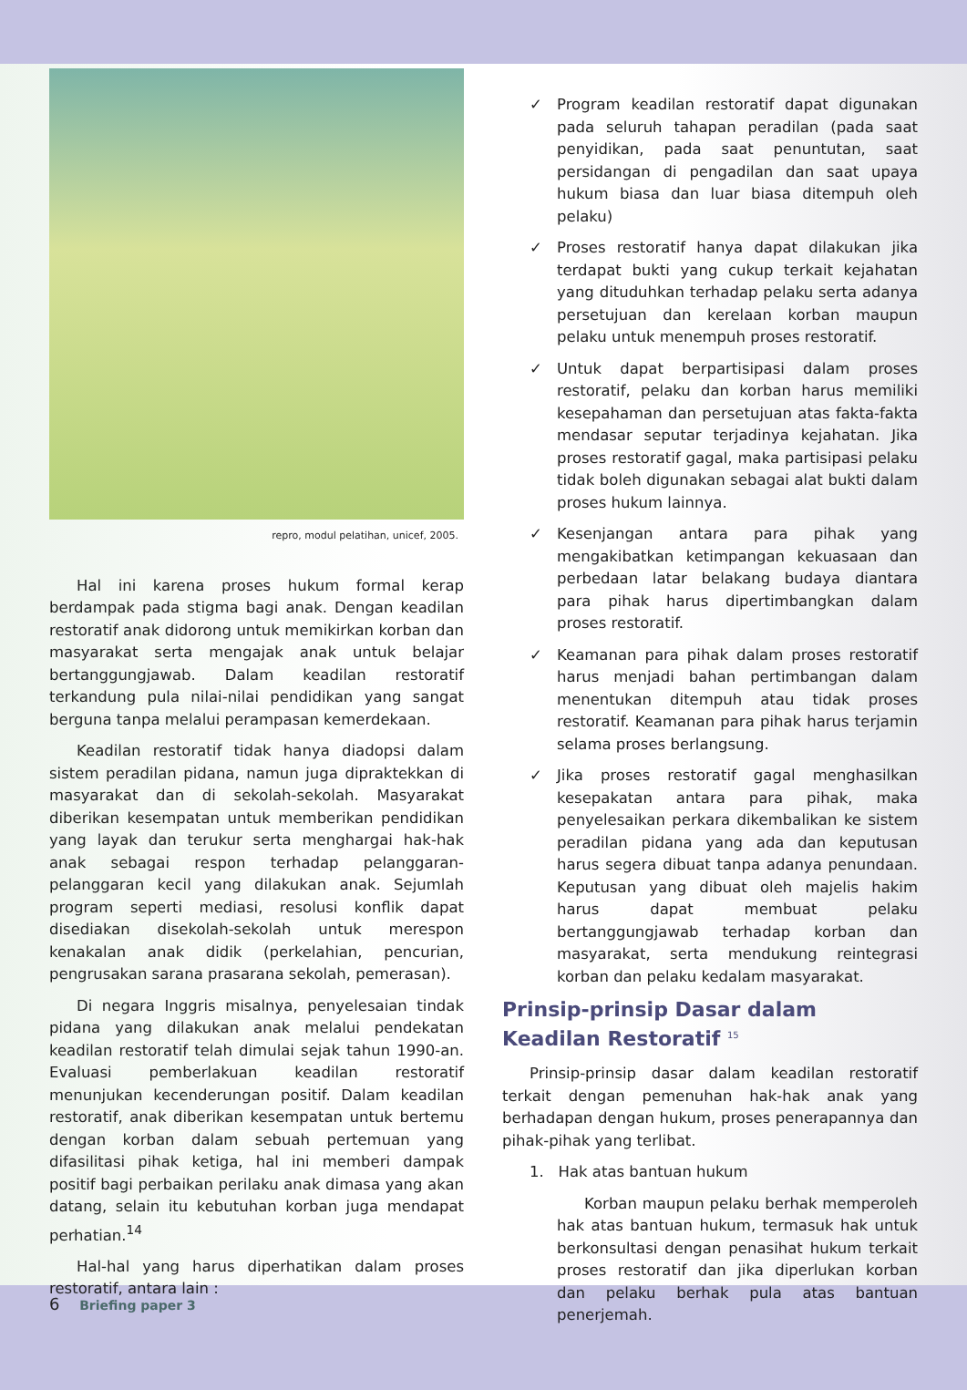repro, modul pelatihan, unicef, 2005.
Hal ini karena proses hukum formal kerap berdampak pada stigma bagi anak. Dengan keadilan restoratif anak didorong untuk memikirkan korban dan masyarakat serta mengajak anak untuk belajar bertanggungjawab. Dalam keadilan restoratif terkandung pula nilai-nilai pendidikan yang sangat berguna tanpa melalui perampasan kemerdekaan.
Keadilan restoratif tidak hanya diadopsi dalam sistem peradilan pidana, namun juga dipraktekkan di masyarakat dan di sekolah-sekolah. Masyarakat diberikan kesempatan untuk memberikan pendidikan yang layak dan terukur serta menghargai hak-hak anak sebagai respon terhadap pelanggaran-pelanggaran kecil yang dilakukan anak. Sejumlah program seperti mediasi, resolusi konflik dapat disediakan disekolah-sekolah untuk merespon kenakalan anak didik (perkelahian, pencurian, pengrusakan sarana prasarana sekolah, pemerasan).
Di negara Inggris misalnya, penyelesaian tindak pidana yang dilakukan anak melalui pendekatan keadilan restoratif telah dimulai sejak tahun 1990-an. Evaluasi pemberlakuan keadilan restoratif menunjukan kecenderungan positif. Dalam keadilan restoratif, anak diberikan kesempatan untuk bertemu dengan korban dalam sebuah pertemuan yang difasilitasi pihak ketiga, hal ini memberi dampak positif bagi perbaikan perilaku anak dimasa yang akan datang, selain itu kebutuhan korban juga mendapat perhatian.<sup>14</sup>
Hal-hal yang harus diperhatikan dalam proses restoratif, antara lain :
✓ Program keadilan restoratif dapat digunakan pada seluruh tahapan peradilan (pada saat penyidikan, pada saat penuntutan, saat persidangan di pengadilan dan saat upaya hukum biasa dan luar biasa ditempuh oleh pelaku)
✓ Proses restoratif hanya dapat dilakukan jika terdapat bukti yang cukup terkait kejahatan yang dituduhkan terhadap pelaku serta adanya persetujuan dan kerelaan korban maupun pelaku untuk menempuh proses restoratif.
✓ Untuk dapat berpartisipasi dalam proses restoratif, pelaku dan korban harus memiliki kesepahaman dan persetujuan atas fakta-fakta mendasar seputar terjadinya kejahatan. Jika proses restoratif gagal, maka partisipasi pelaku tidak boleh digunakan sebagai alat bukti dalam proses hukum lainnya.
✓ Kesenjangan antara para pihak yang mengakibatkan ketimpangan kekuasaan dan perbedaan latar belakang budaya diantara para pihak harus dipertimbangkan dalam proses restoratif.
✓ Keamanan para pihak dalam proses restoratif harus menjadi bahan pertimbangan dalam menentukan ditempuh atau tidak proses restoratif. Keamanan para pihak harus terjamin selama proses berlangsung.
✓ Jika proses restoratif gagal menghasilkan kesepakatan antara para pihak, maka penyelesaikan perkara dikembalikan ke sistem peradilan pidana yang ada dan keputusan harus segera dibuat tanpa adanya penundaan. Keputusan yang dibuat oleh majelis hakim harus dapat membuat pelaku bertanggungjawab terhadap korban dan masyarakat, serta mendukung reintegrasi korban dan pelaku kedalam masyarakat.
Prinsip-prinsip Dasar dalam Keadilan Restoratif <sup>15</sup>
Prinsip-prinsip dasar dalam keadilan restoratif terkait dengan pemenuhan hak-hak anak yang berhadapan dengan hukum, proses penerapannya dan pihak-pihak yang terlibat.
1. Hak atas bantuan hukum
Korban maupun pelaku berhak memperoleh hak atas bantuan hukum, termasuk hak untuk berkonsultasi dengan penasihat hukum terkait proses restoratif dan jika diperlukan korban dan pelaku berhak pula atas bantuan penerjemah.
6 Briefing paper 3